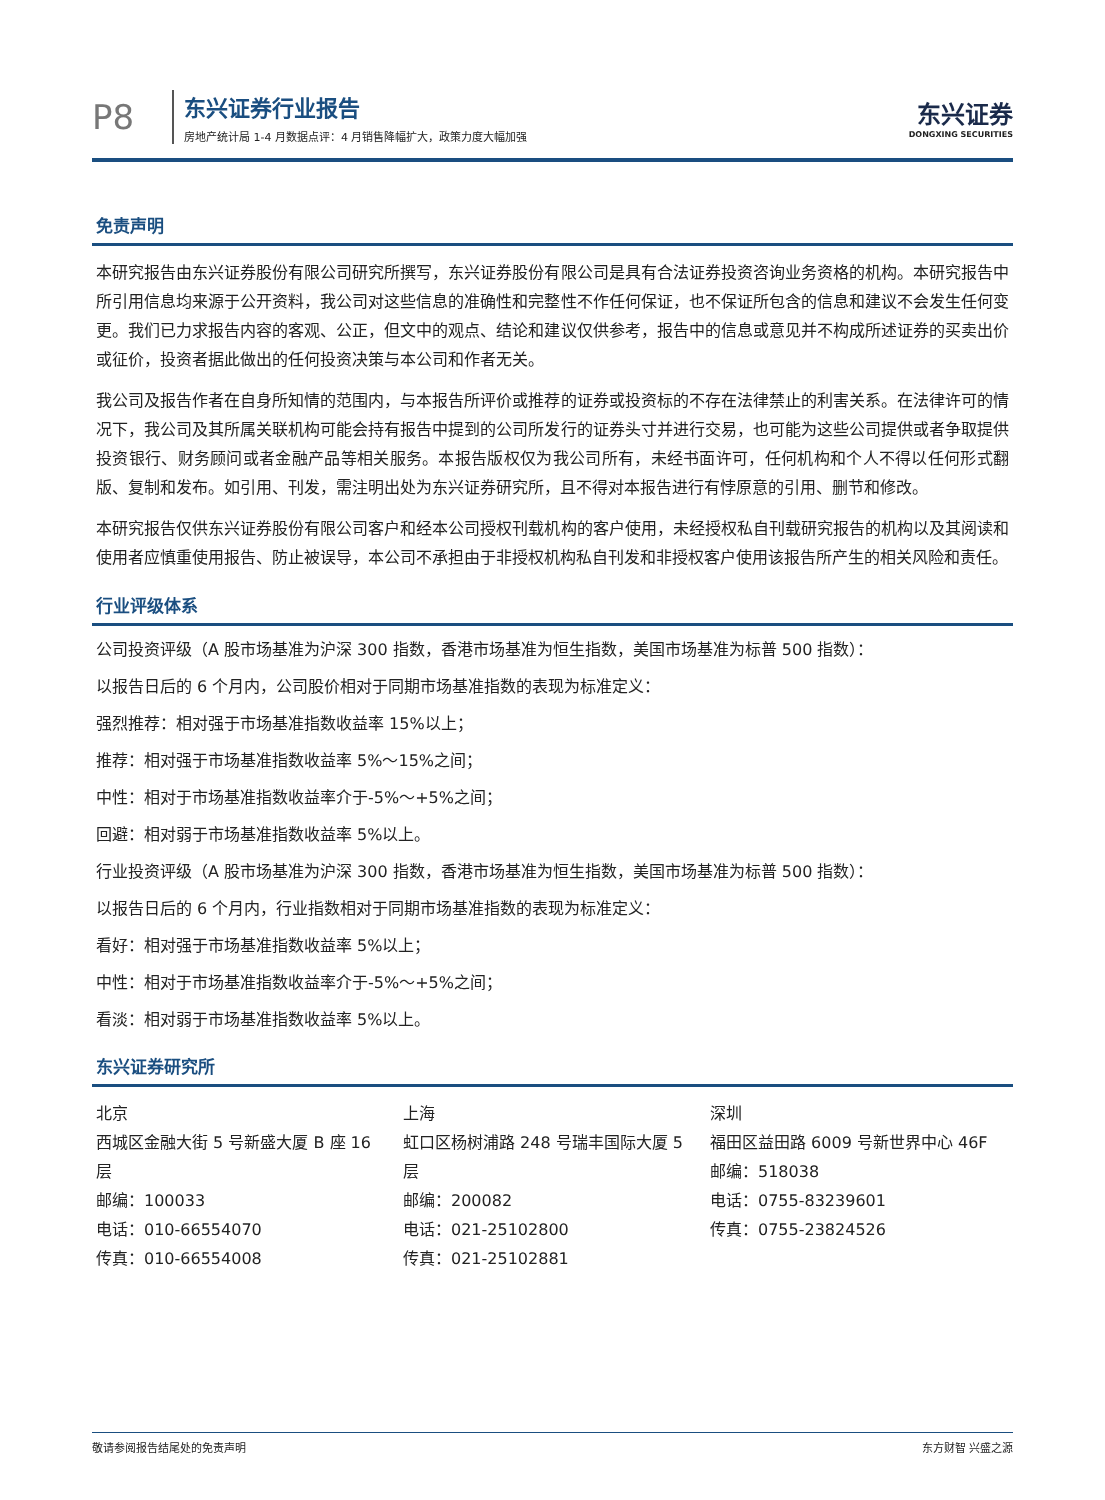P8
东兴证券行业报告
房地产统计局 1-4 月数据点评：4 月销售降幅扩大，政策力度大幅加强
东兴证券
DONGXING SECURITIES
免责声明
本研究报告由东兴证券股份有限公司研究所撰写，东兴证券股份有限公司是具有合法证券投资咨询业务资格的机构。本研究报告中所引用信息均来源于公开资料，我公司对这些信息的准确性和完整性不作任何保证，也不保证所包含的信息和建议不会发生任何变更。我们已力求报告内容的客观、公正，但文中的观点、结论和建议仅供参考，报告中的信息或意见并不构成所述证券的买卖出价或征价，投资者据此做出的任何投资决策与本公司和作者无关。
我公司及报告作者在自身所知情的范围内，与本报告所评价或推荐的证券或投资标的不存在法律禁止的利害关系。在法律许可的情况下，我公司及其所属关联机构可能会持有报告中提到的公司所发行的证券头寸并进行交易，也可能为这些公司提供或者争取提供投资银行、财务顾问或者金融产品等相关服务。本报告版权仅为我公司所有，未经书面许可，任何机构和个人不得以任何形式翻版、复制和发布。如引用、刊发，需注明出处为东兴证券研究所，且不得对本报告进行有悖原意的引用、删节和修改。
本研究报告仅供东兴证券股份有限公司客户和经本公司授权刊载机构的客户使用，未经授权私自刊载研究报告的机构以及其阅读和使用者应慎重使用报告、防止被误导，本公司不承担由于非授权机构私自刊发和非授权客户使用该报告所产生的相关风险和责任。
行业评级体系
公司投资评级（A 股市场基准为沪深 300 指数，香港市场基准为恒生指数，美国市场基准为标普 500 指数）：
以报告日后的 6 个月内，公司股价相对于同期市场基准指数的表现为标准定义：
强烈推荐：相对强于市场基准指数收益率 15%以上；
推荐：相对强于市场基准指数收益率 5%～15%之间；
中性：相对于市场基准指数收益率介于-5%～+5%之间；
回避：相对弱于市场基准指数收益率 5%以上。
行业投资评级（A 股市场基准为沪深 300 指数，香港市场基准为恒生指数，美国市场基准为标普 500 指数）：
以报告日后的 6 个月内，行业指数相对于同期市场基准指数的表现为标准定义：
看好：相对强于市场基准指数收益率 5%以上；
中性：相对于市场基准指数收益率介于-5%～+5%之间；
看淡：相对弱于市场基准指数收益率 5%以上。
东兴证券研究所
北京
西城区金融大街 5 号新盛大厦 B 座 16 层
邮编：100033
电话：010-66554070
传真：010-66554008
上海
虹口区杨树浦路 248 号瑞丰国际大厦 5 层
邮编：200082
电话：021-25102800
传真：021-25102881
深圳
福田区益田路 6009 号新世界中心 46F
邮编：518038
电话：0755-83239601
传真：0755-23824526
敬请参阅报告结尾处的免责声明 东方财智 兴盛之源